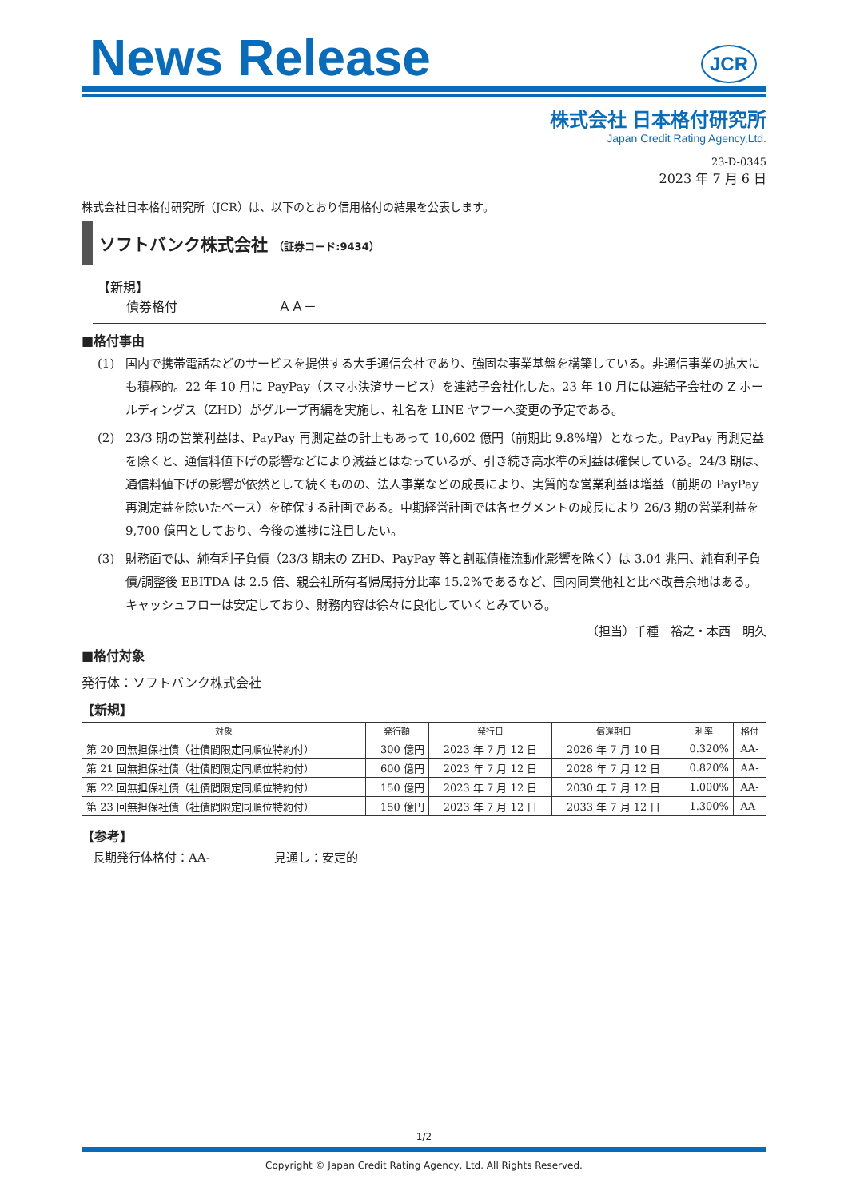News Release
JCR
株式会社 日本格付研究所
Japan Credit Rating Agency,Ltd.
23-D-0345
2023 年 7 月 6 日
株式会社日本格付研究所（JCR）は、以下のとおり信用格付の結果を公表します。
ソフトバンク株式会社 （証券コード:9434）
【新規】
債券格付 ＡＡ－
■格付事由
(1) 国内で携帯電話などのサービスを提供する大手通信会社であり、強固な事業基盤を構築している。非通信事業の拡大にも積極的。22 年 10 月に PayPay（スマホ決済サービス）を連結子会社化した。23 年 10 月には連結子会社の Z ホールディングス（ZHD）がグループ再編を実施し、社名を LINE ヤフーへ変更の予定である。
(2) 23/3 期の営業利益は、PayPay 再測定益の計上もあって 10,602 億円（前期比 9.8%増）となった。PayPay 再測定益を除くと、通信料値下げの影響などにより減益とはなっているが、引き続き高水準の利益は確保している。24/3 期は、通信料値下げの影響が依然として続くものの、法人事業などの成長により、実質的な営業利益は増益（前期の PayPay 再測定益を除いたベース）を確保する計画である。中期経営計画では各セグメントの成長により 26/3 期の営業利益を 9,700 億円としており、今後の進捗に注目したい。
(3) 財務面では、純有利子負債（23/3 期末の ZHD、PayPay 等と割賦債権流動化影響を除く）は 3.04 兆円、純有利子負債/調整後 EBITDA は 2.5 倍、親会社所有者帰属持分比率 15.2%であるなど、国内同業他社と比べ改善余地はある。キャッシュフローは安定しており、財務内容は徐々に良化していくとみている。
（担当）千種　裕之・本西　明久
■格付対象
発行体：ソフトバンク株式会社
【新規】
| 対象 | 発行額 | 発行日 | 償還期日 | 利率 | 格付 |
| --- | --- | --- | --- | --- | --- |
| 第 20 回無担保社債（社債間限定同順位特約付） | 300 億円 | 2023 年 7 月 12 日 | 2026 年 7 月 10 日 | 0.320% | AA- |
| 第 21 回無担保社債（社債間限定同順位特約付） | 600 億円 | 2023 年 7 月 12 日 | 2028 年 7 月 12 日 | 0.820% | AA- |
| 第 22 回無担保社債（社債間限定同順位特約付） | 150 億円 | 2023 年 7 月 12 日 | 2030 年 7 月 12 日 | 1.000% | AA- |
| 第 23 回無担保社債（社債間限定同順位特約付） | 150 億円 | 2023 年 7 月 12 日 | 2033 年 7 月 12 日 | 1.300% | AA- |
【参考】
長期発行体格付：AA- 見通し：安定的
1/2
Copyright © Japan Credit Rating Agency, Ltd. All Rights Reserved.